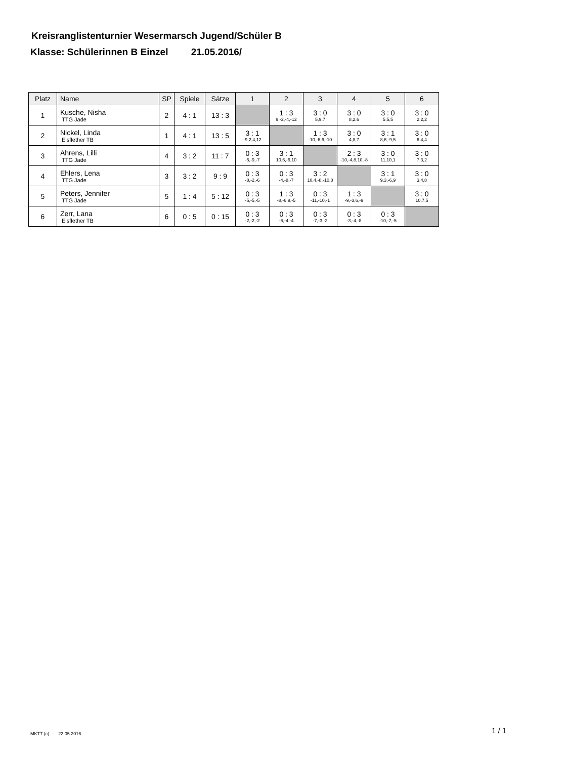Kreisranglistenturnier Wesermarsch Jugend/Schüler B
Klasse: Schülerinnen B Einzel 21.05.2016/
| Platz | Name | SP | Spiele | Sätze | 1 | 2 | 3 | 4 | 5 | 6 |
| --- | --- | --- | --- | --- | --- | --- | --- | --- | --- | --- |
| 1 | Kusche, Nisha TTG Jade | 2 | 4 : 1 | 13 : 3 | | 1 : 3 9,-2,-4,-12 | 3 : 0 5,9,7 | 3 : 0 8,2,6 | 3 : 0 5,5,5 | 3 : 0 2,2,2 |
| 2 | Nickel, Linda Elsflether TB | 1 | 4 : 1 | 13 : 5 | 3 : 1 -9,2,4,12 | | 1 : 3 -10,-6,6,-10 | 3 : 0 4,8,7 | 3 : 1 8,6,-9,5 | 3 : 0 6,4,4 |
| 3 | Ahrens, Lilli TTG Jade | 4 | 3 : 2 | 11 : 7 | 0 : 3 -5,-9,-7 | 3 : 1 10,6,-6,10 | | 2 : 3 -10,-4,8,10,-8 | 3 : 0 11,10,1 | 3 : 0 7,3,2 |
| 4 | Ehlers, Lena TTG Jade | 3 | 3 : 2 | 9 : 9 | 0 : 3 -8,-2,-6 | 0 : 3 -4,-8,-7 | 3 : 2 10,4,-8,-10,8 | | 3 : 1 9,3,-6,9 | 3 : 0 3,4,8 |
| 5 | Peters, Jennifer TTG Jade | 5 | 1 : 4 | 5 : 12 | 0 : 3 -5,-5,-5 | 1 : 3 -8,-6,9,-5 | 0 : 3 -11,-10,-1 | 1 : 3 -9,-3,6,-9 | | 3 : 0 10,7,5 |
| 6 | Zerr, Lana Elsflether TB | 6 | 0 : 5 | 0 : 15 | 0 : 3 -2,-2,-2 | 0 : 3 -6,-4,-4 | 0 : 3 -7,-3,-2 | 0 : 3 -3,-4,-8 | 0 : 3 -10,-7,-5 | |
MKTT (c) - 22.05.2016 1 / 1